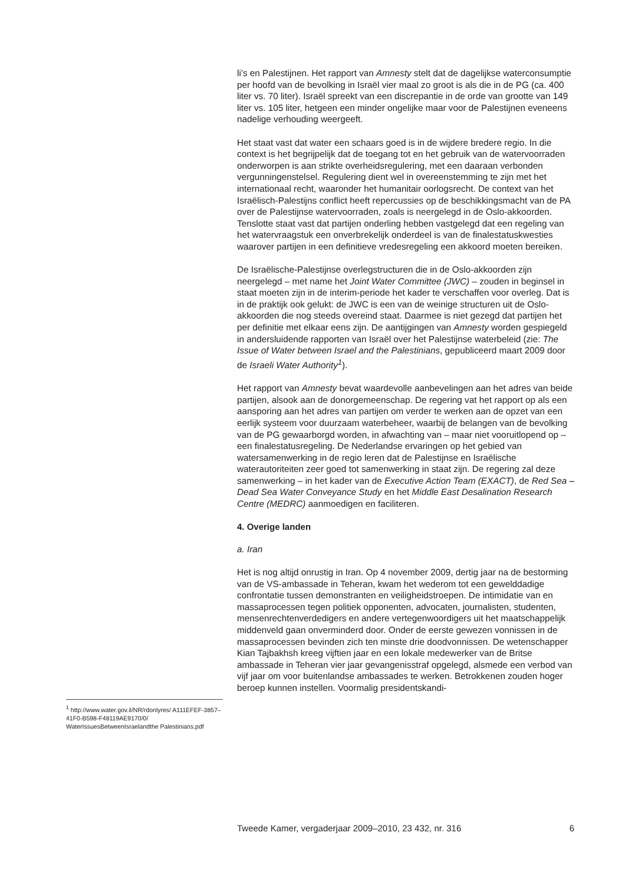li’s en Palestijnen. Het rapport van Amnesty stelt dat de dagelijkse waterconsumptie per hoofd van de bevolking in Israël vier maal zo groot is als die in de PG (ca. 400 liter vs. 70 liter). Israël spreekt van een discrepantie in de orde van grootte van 149 liter vs. 105 liter, hetgeen een minder ongelijke maar voor de Palestijnen eveneens nadelige verhouding weergeeft.
Het staat vast dat water een schaars goed is in de wijdere bredere regio. In die context is het begrijpelijk dat de toegang tot en het gebruik van de watervoorraden onderworpen is aan strikte overheidsregulering, met een daaraan verbonden vergunningenstelsel. Regulering dient wel in overeenstemming te zijn met het internationaal recht, waaronder het humanitair oorlogsrecht. De context van het Israëlisch-Palestijns conflict heeft repercussies op de beschikkingsmacht van de PA over de Palestijnse watervoorraden, zoals is neergelegd in de Oslo-akkoorden. Tenslotte staat vast dat partijen onderling hebben vastgelegd dat een regeling van het watervraagstuk een onverbrekelijk onderdeel is van de finalestatuskwesties waarover partijen in een definitieve vredesregeling een akkoord moeten bereiken.
De Israëlische-Palestijnse overlegstructuren die in de Oslo-akkoorden zijn neergelegd – met name het Joint Water Committee (JWC) – zouden in beginsel in staat moeten zijn in de interim-periode het kader te verschaffen voor overleg. Dat is in de praktijk ook gelukt: de JWC is een van de weinige structuren uit de Oslo-akkoorden die nog steeds overeind staat. Daarmee is niet gezegd dat partijen het per definitie met elkaar eens zijn. De aantijgingen van Amnesty worden gespiegeld in andersluidende rapporten van Israël over het Palestijnse waterbeleid (zie: The Issue of Water between Israel and the Palestinians, gepubliceerd maart 2009 door de Israeli Water Authority<sup>1</sup>).
Het rapport van Amnesty bevat waardevolle aanbevelingen aan het adres van beide partijen, alsook aan de donorgemeenschap. De regering vat het rapport op als een aansporing aan het adres van partijen om verder te werken aan de opzet van een eerlijk systeem voor duurzaam waterbeheer, waarbij de belangen van de bevolking van de PG gewaarborgd worden, in afwachting van – maar niet vooruitlopend op – een finalestatusregeling. De Nederlandse ervaringen op het gebied van watersamenwerking in de regio leren dat de Palestijnse en Israëlische waterautoriteiten zeer goed tot samenwerking in staat zijn. De regering zal deze samenwerking – in het kader van de Executive Action Team (EXACT), de Red Sea – Dead Sea Water Conveyance Study en het Middle East Desalination Research Centre (MEDRC) aanmoedigen en faciliteren.
4. Overige landen
a. Iran
Het is nog altijd onrustig in Iran. Op 4 november 2009, dertig jaar na de bestorming van de VS-ambassade in Teheran, kwam het wederom tot een gewelddadige confrontatie tussen demonstranten en veiligheidstroepen. De intimidatie van en massaprocessen tegen politiek opponenten, advocaten, journalisten, studenten, mensenrechtenverdedigers en andere vertegenwoordigers uit het maatschappelijk middenveld gaan onverminderd door. Onder de eerste gewezen vonnissen in de massaprocessen bevinden zich ten minste drie doodvonnissen. De wetenschapper Kian Tajbakhsh kreeg vijftien jaar en een lokale medewerker van de Britse ambassade in Teheran vier jaar gevangenisstraf opgelegd, alsmede een verbod van vijf jaar om voor buitenlandse ambassades te werken. Betrokkenen zouden hoger beroep kunnen instellen. Voormalig presidentskandi-
<sup>1</sup> http://www.water.gov.il/NR/rdonlyres/ A111EFEF-3857–41F0-B598-F48119AE9170/0/ WaterIssuesBetweenIsraelandthe Palestinians.pdf
Tweede Kamer, vergaderjaar 2009–2010, 23 432, nr. 316 6